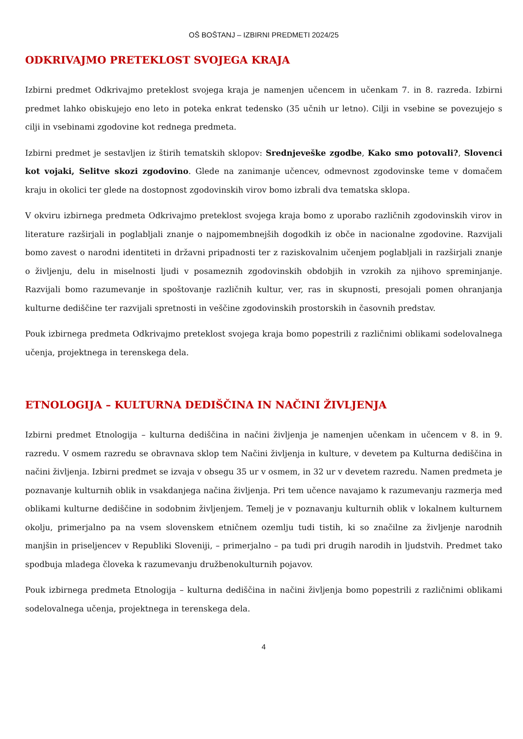OŠ BOŠTANJ – IZBIRNI PREDMETI 2024/25
ODKRIVAJMO PRETEKLOST SVOJEGA KRAJA
Izbirni predmet Odkrivajmo preteklost svojega kraja je namenjen učencem in učenkam 7. in 8. razreda. Izbirni predmet lahko obiskujejo eno leto in poteka enkrat tedensko (35 učnih ur letno). Cilji in vsebine se povezujejo s cilji in vsebinami zgodovine kot rednega predmeta.
Izbirni predmet je sestavljen iz štirih tematskih sklopov: Srednjeveške zgodbe, Kako smo potovali?, Slovenci kot vojaki, Selitve skozi zgodovino. Glede na zanimanje učencev, odmevnost zgodovinske teme v domačem kraju in okolici ter glede na dostopnost zgodovinskih virov bomo izbrali dva tematska sklopa.
V okviru izbirnega predmeta Odkrivajmo preteklost svojega kraja bomo z uporabo različnih zgodovinskih virov in literature razširjali in poglabljali znanje o najpomembnejših dogodkih iz obče in nacionalne zgodovine. Razvijali bomo zavest o narodni identiteti in državni pripadnosti ter z raziskovalnim učenjem poglabljali in razširjali znanje o življenju, delu in miselnosti ljudi v posameznih zgodovinskih obdobjih in vzrokih za njihovo spreminjanje. Razvijali bomo razumevanje in spoštovanje različnih kultur, ver, ras in skupnosti, presojali pomen ohranjanja kulturne dediščine ter razvijali spretnosti in veščine zgodovinskih prostorskih in časovnih predstav.
Pouk izbirnega predmeta Odkrivajmo preteklost svojega kraja bomo popestrili z različnimi oblikami sodelovalnega učenja, projektnega in terenskega dela.
ETNOLOGIJA – KULTURNA DEDIŠČINA IN NAČINI ŽIVLJENJA
Izbirni predmet Etnologija – kulturna dediščina in načini življenja je namenjen učenkam in učencem v 8. in 9. razredu. V osmem razredu se obravnava sklop tem Načini življenja in kulture, v devetem pa Kulturna dediščina in načini življenja. Izbirni predmet se izvaja v obsegu 35 ur v osmem, in 32 ur v devetem razredu. Namen predmeta je poznavanje kulturnih oblik in vsakdanjega načina življenja. Pri tem učence navajamo k razumevanju razmerja med oblikami kulturne dediščine in sodobnim življenjem. Temelj je v poznavanju kulturnih oblik v lokalnem kulturnem okolju, primerjalno pa na vsem slovenskem etničnem ozemlju tudi tistih, ki so značilne za življenje narodnih manjšin in priseljencev v Republiki Sloveniji, – primerjalno – pa tudi pri drugih narodih in ljudstvih. Predmet tako spodbuja mladega človeka k razumevanju družbenokulturnih pojavov.
Pouk izbirnega predmeta Etnologija – kulturna dediščina in načini življenja bomo popestrili z različnimi oblikami sodelovalnega učenja, projektnega in terenskega dela.
4